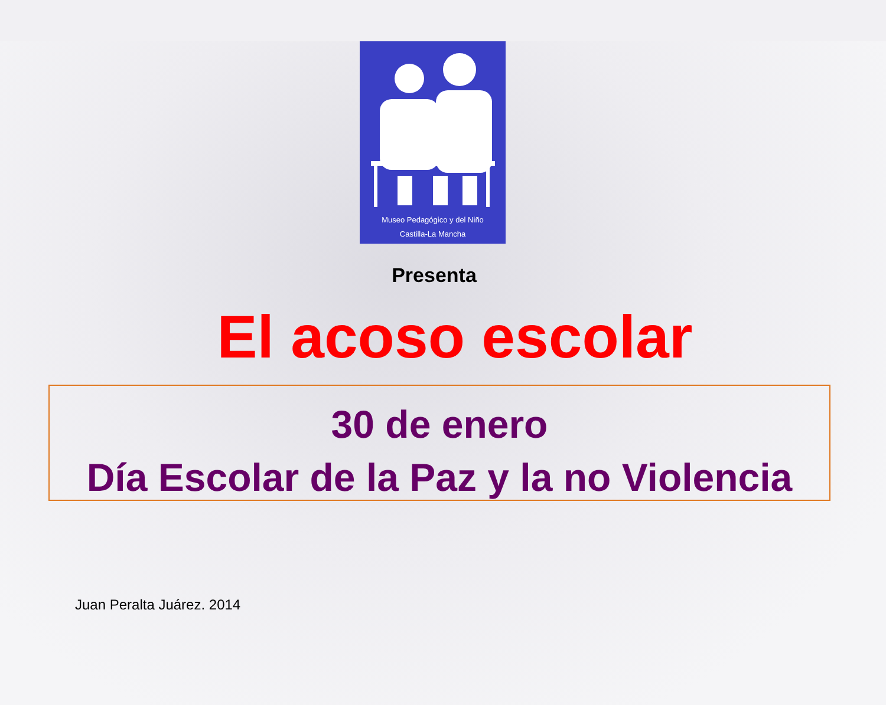Museo Pedagógico y del Niño
Castilla-La Mancha
Presenta
El acoso escolar
30 de enero
Día Escolar de la Paz y la no Violencia
Juan Peralta Juárez. 2014